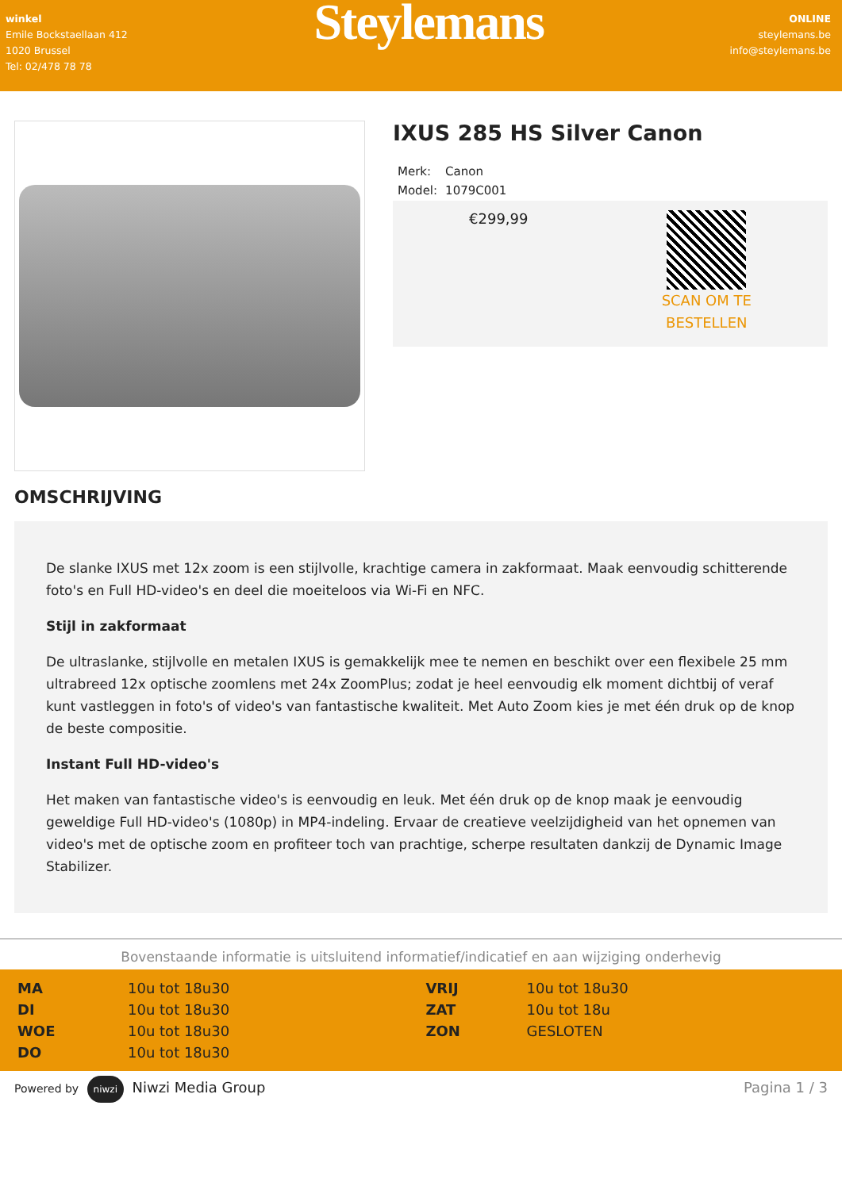winkel
Emile Bockstaellaan 412
1020 Brussel
Tel: 02/478 78 78
Steylemans
ONLINE
steylemans.be
info@steylemans.be
IXUS 285 HS Silver Canon
| Merk: | Canon |
| Model: | 1079C001 |
€299,99
SCAN OM TE
BESTELLEN
OMSCHRIJVING
De slanke IXUS met 12x zoom is een stijlvolle, krachtige camera in zakformaat. Maak eenvoudig schitterende foto's en Full HD-video's en deel die moeiteloos via Wi-Fi en NFC.
Stijl in zakformaat
De ultraslanke, stijlvolle en metalen IXUS is gemakkelijk mee te nemen en beschikt over een flexibele 25 mm ultrabreed 12x optische zoomlens met 24x ZoomPlus; zodat je heel eenvoudig elk moment dichtbij of veraf kunt vastleggen in foto's of video's van fantastische kwaliteit. Met Auto Zoom kies je met één druk op de knop de beste compositie.
Instant Full HD-video's
Het maken van fantastische video's is eenvoudig en leuk. Met één druk op de knop maak je eenvoudig geweldige Full HD-video's (1080p) in MP4-indeling. Ervaar de creatieve veelzijdigheid van het opnemen van video's met de optische zoom en profiteer toch van prachtige, scherpe resultaten dankzij de Dynamic Image Stabilizer.
Bovenstaande informatie is uitsluitend informatief/indicatief en aan wijziging onderhevig
| MA | 10u tot 18u30 | VRIJ | 10u tot 18u30 |
| DI | 10u tot 18u30 | ZAT | 10u tot 18u |
| WOE | 10u tot 18u30 | ZON | GESLOTEN |
| DO | 10u tot 18u30 | | |
Powered by niwzi Niwzi Media Group
Pagina 1 / 3